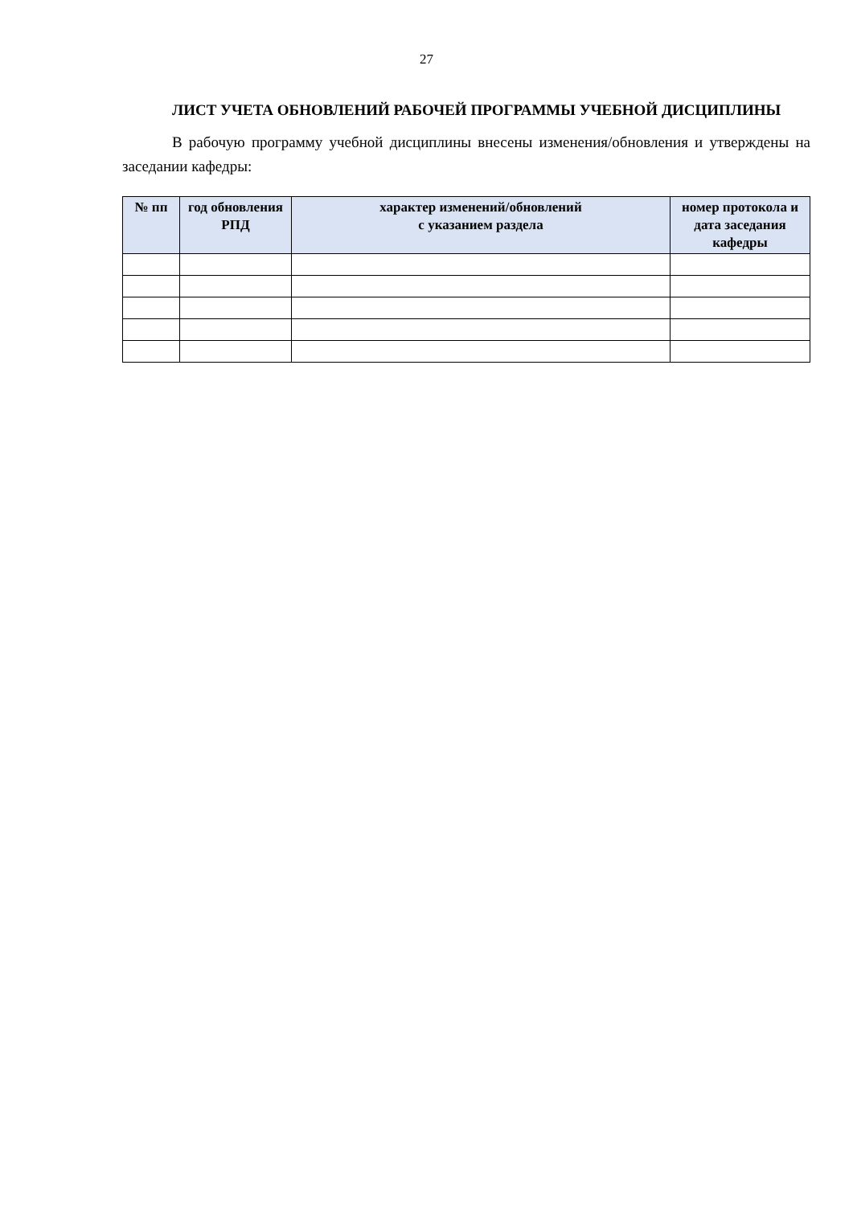27
ЛИСТ УЧЕТА ОБНОВЛЕНИЙ РАБОЧЕЙ ПРОГРАММЫ УЧЕБНОЙ ДИСЦИПЛИНЫ
В рабочую программу учебной дисциплины внесены изменения/обновления и утверждены на заседании кафедры:
| № пп | год обновления РПД | характер изменений/обновлений с указанием раздела | номер протокола и дата заседания кафедры |
| --- | --- | --- | --- |